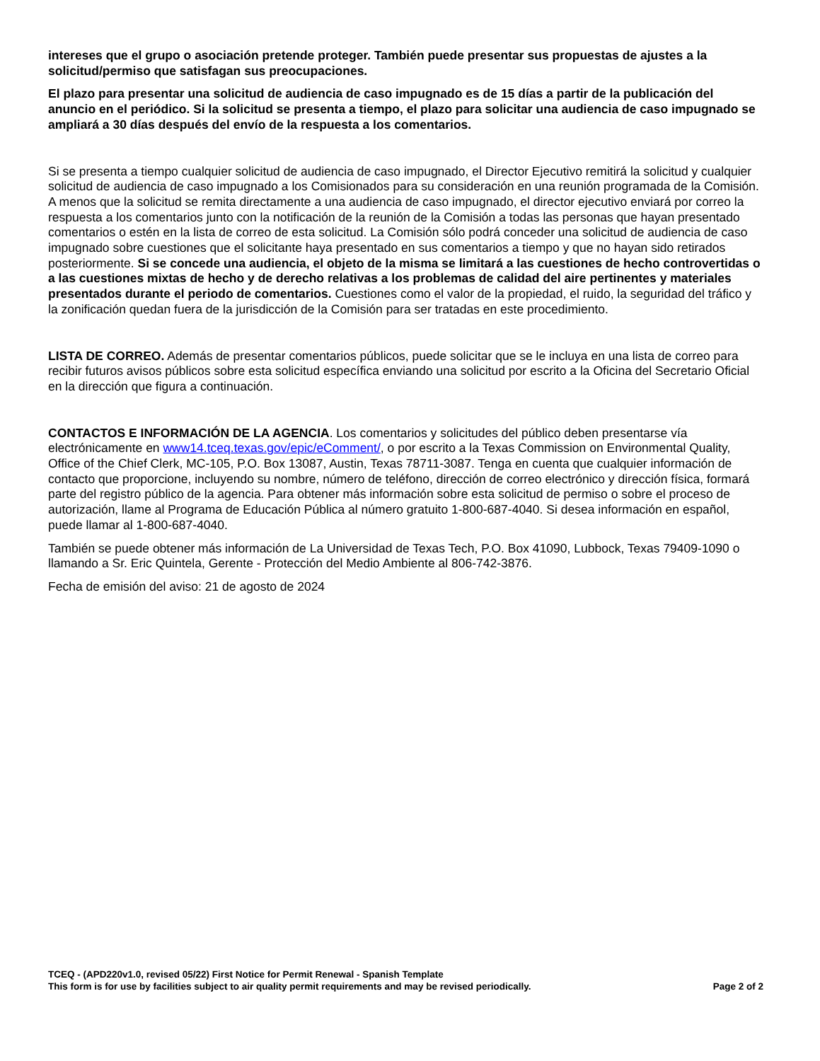intereses que el grupo o asociación pretende proteger. También puede presentar sus propuestas de ajustes a la solicitud/permiso que satisfagan sus preocupaciones.
El plazo para presentar una solicitud de audiencia de caso impugnado es de 15 días a partir de la publicación del anuncio en el periódico. Si la solicitud se presenta a tiempo, el plazo para solicitar una audiencia de caso impugnado se ampliará a 30 días después del envío de la respuesta a los comentarios.
Si se presenta a tiempo cualquier solicitud de audiencia de caso impugnado, el Director Ejecutivo remitirá la solicitud y cualquier solicitud de audiencia de caso impugnado a los Comisionados para su consideración en una reunión programada de la Comisión. A menos que la solicitud se remita directamente a una audiencia de caso impugnado, el director ejecutivo enviará por correo la respuesta a los comentarios junto con la notificación de la reunión de la Comisión a todas las personas que hayan presentado comentarios o estén en la lista de correo de esta solicitud. La Comisión sólo podrá conceder una solicitud de audiencia de caso impugnado sobre cuestiones que el solicitante haya presentado en sus comentarios a tiempo y que no hayan sido retirados posteriormente. Si se concede una audiencia, el objeto de la misma se limitará a las cuestiones de hecho controvertidas o a las cuestiones mixtas de hecho y de derecho relativas a los problemas de calidad del aire pertinentes y materiales presentados durante el periodo de comentarios. Cuestiones como el valor de la propiedad, el ruido, la seguridad del tráfico y la zonificación quedan fuera de la jurisdicción de la Comisión para ser tratadas en este procedimiento.
LISTA DE CORREO. Además de presentar comentarios públicos, puede solicitar que se le incluya en una lista de correo para recibir futuros avisos públicos sobre esta solicitud específica enviando una solicitud por escrito a la Oficina del Secretario Oficial en la dirección que figura a continuación.
CONTACTOS E INFORMACIÓN DE LA AGENCIA. Los comentarios y solicitudes del público deben presentarse vía electrónicamente en www14.tceq.texas.gov/epic/eComment/, o por escrito a la Texas Commission on Environmental Quality, Office of the Chief Clerk, MC-105, P.O. Box 13087, Austin, Texas 78711-3087. Tenga en cuenta que cualquier información de contacto que proporcione, incluyendo su nombre, número de teléfono, dirección de correo electrónico y dirección física, formará parte del registro público de la agencia. Para obtener más información sobre esta solicitud de permiso o sobre el proceso de autorización, llame al Programa de Educación Pública al número gratuito 1-800-687-4040. Si desea información en español, puede llamar al 1-800-687-4040.
También se puede obtener más información de La Universidad de Texas Tech, P.O. Box 41090, Lubbock, Texas 79409-1090 o llamando a Sr. Eric Quintela, Gerente - Protección del Medio Ambiente al 806-742-3876.
Fecha de emisión del aviso: 21 de agosto de 2024
TCEQ - (APD220v1.0, revised 05/22) First Notice for Permit Renewal - Spanish Template
This form is for use by facilities subject to air quality permit requirements and may be revised periodically. Page 2 of 2